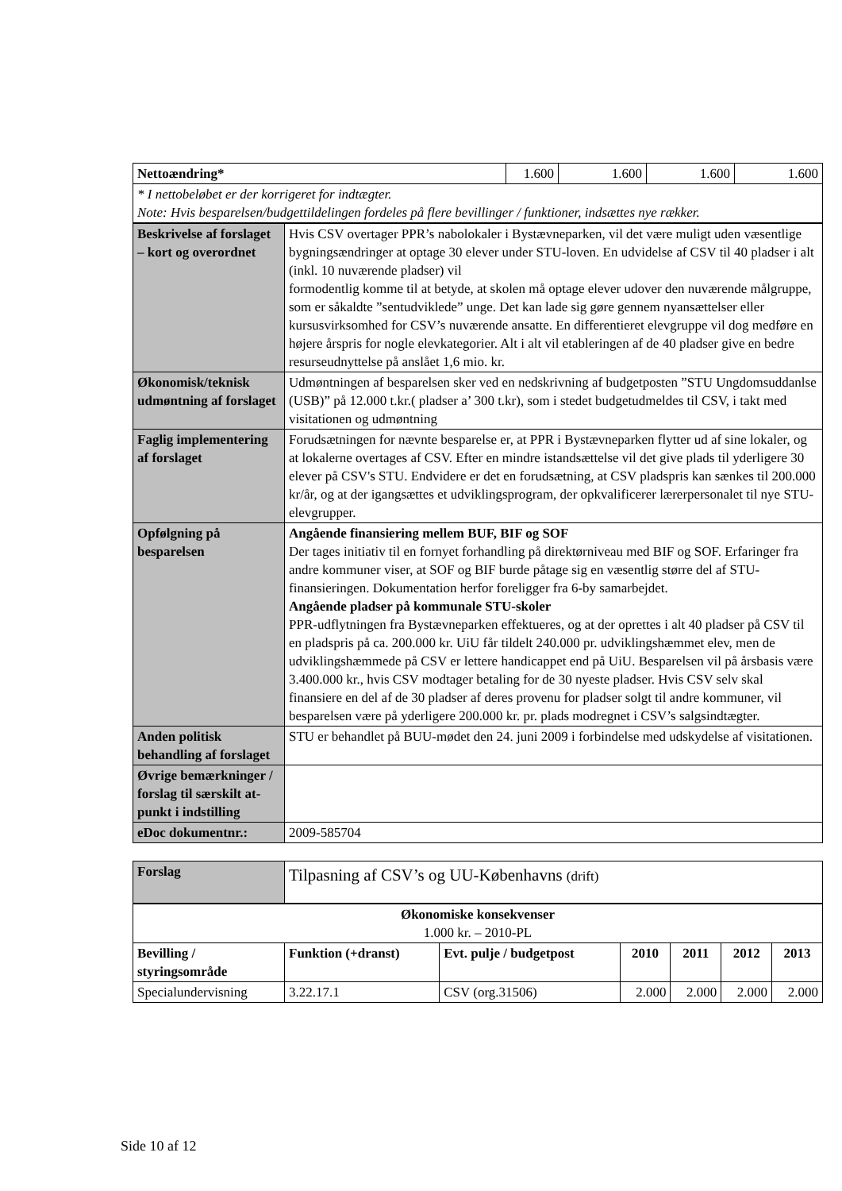| Nettoændring* | | 1.600 | 1.600 | 1.600 | 1.600 |
| * I nettobeløbet er der korrigeret for indtægter. Note: Hvis besparelsen/budgettildelingen fordeles på flere bevillinger / funktioner, indsættes nye rækker. | | | | | |
| Beskrivelse af forslaget – kort og overordnet | Hvis CSV overtager PPR’s nabolokaler i Bystævneparken, vil det være muligt uden væsentlige bygningsændringer at optage 30 elever under STU-loven. En udvidelse af CSV til 40 pladser i alt (inkl. 10 nuværende pladser) vil formodentlig komme til at betyde, at skolen må optage elever udover den nuværende målgruppe, som er såkaldte ”sentudviklede” unge. Det kan lade sig gøre gennem nyansættelser eller kursusvirksomhed for CSV’s nuværende ansatte. En differentieret elevgruppe vil dog medføre en højere årspris for nogle elevkategorier. Alt i alt vil etableringen af de 40 pladser give en bedre resurseudnyttelse på anslået 1,6 mio. kr. | | | | |
| Økonomisk/teknisk udmøntning af forslaget | Udmøntningen af besparelsen sker ved en nedskrivning af budgetposten ”STU Ungdomsuddanlse (USB)” på 12.000 t.kr.( pladser a’ 300 t.kr), som i stedet budgetudmeldes til CSV, i takt med visitationen og udmøntning | | | | |
| Faglig implementering af forslaget | Forudsætningen for nævnte besparelse er, at PPR i Bystævneparken flytter ud af sine lokaler, og at lokalerne overtages af CSV. Efter en mindre istandsættelse vil det give plads til yderligere 30 elever på CSV's STU. Endvidere er det en forudsætning, at CSV pladspris kan sænkes til 200.000 kr/år, og at der igangsættes et udviklingsprogram, der opkvalificerer lærerpersonalet til nye STU-elevgrupper. | | | | |
| Opfølgning på besparelsen | Angående finansiering mellem BUF, BIF og SOF Der tages initiativ til en fornyet forhandling på direktørniveau med BIF og SOF. Erfaringer fra andre kommuner viser, at SOF og BIF burde påtage sig en væsentlig større del af STU-finansieringen. Dokumentation herfor foreligger fra 6-by samarbejdet. Angående pladser på kommunale STU-skoler PPR-udflytningen fra Bystævneparken effektueres, og at der oprettes i alt 40 pladser på CSV til en pladspris på ca. 200.000 kr. UiU får tildelt 240.000 pr. udviklingshæmmet elev, men de udviklingshæmmede på CSV er lettere handicappet end på UiU. Besparelsen vil på årsbasis være 3.400.000 kr., hvis CSV modtager betaling for de 30 nyeste pladser. Hvis CSV selv skal finansiere en del af de 30 pladser af deres provenu for pladser solgt til andre kommuner, vil besparelsen være på yderligere 200.000 kr. pr. plads modregnet i CSV’s salgsindtægter. | | | | |
| Anden politisk behandling af forslaget | STU er behandlet på BUU-mødet den 24. juni 2009 i forbindelse med udskydelse af visitationen. | | | | |
| Øvrige bemærkninger / forslag til særskilt at-punkt i indstilling | | | | | |
| eDoc dokumentnr.: | 2009-585704 | | | | |
| Forslag | Tilpasning af CSV’s og UU-Københavns (drift) | | | | | |
| Økonomiske konsekvenser 1.000 kr. – 2010-PL | | | | | | |
| Bevilling / styringsområde | Funktion (+dranst) | Evt. pulje / budgetpost | 2010 | 2011 | 2012 | 2013 |
| Specialundervisning | 3.22.17.1 | CSV (org.31506) | 2.000 | 2.000 | 2.000 | 2.000 |
Side 10 af 12